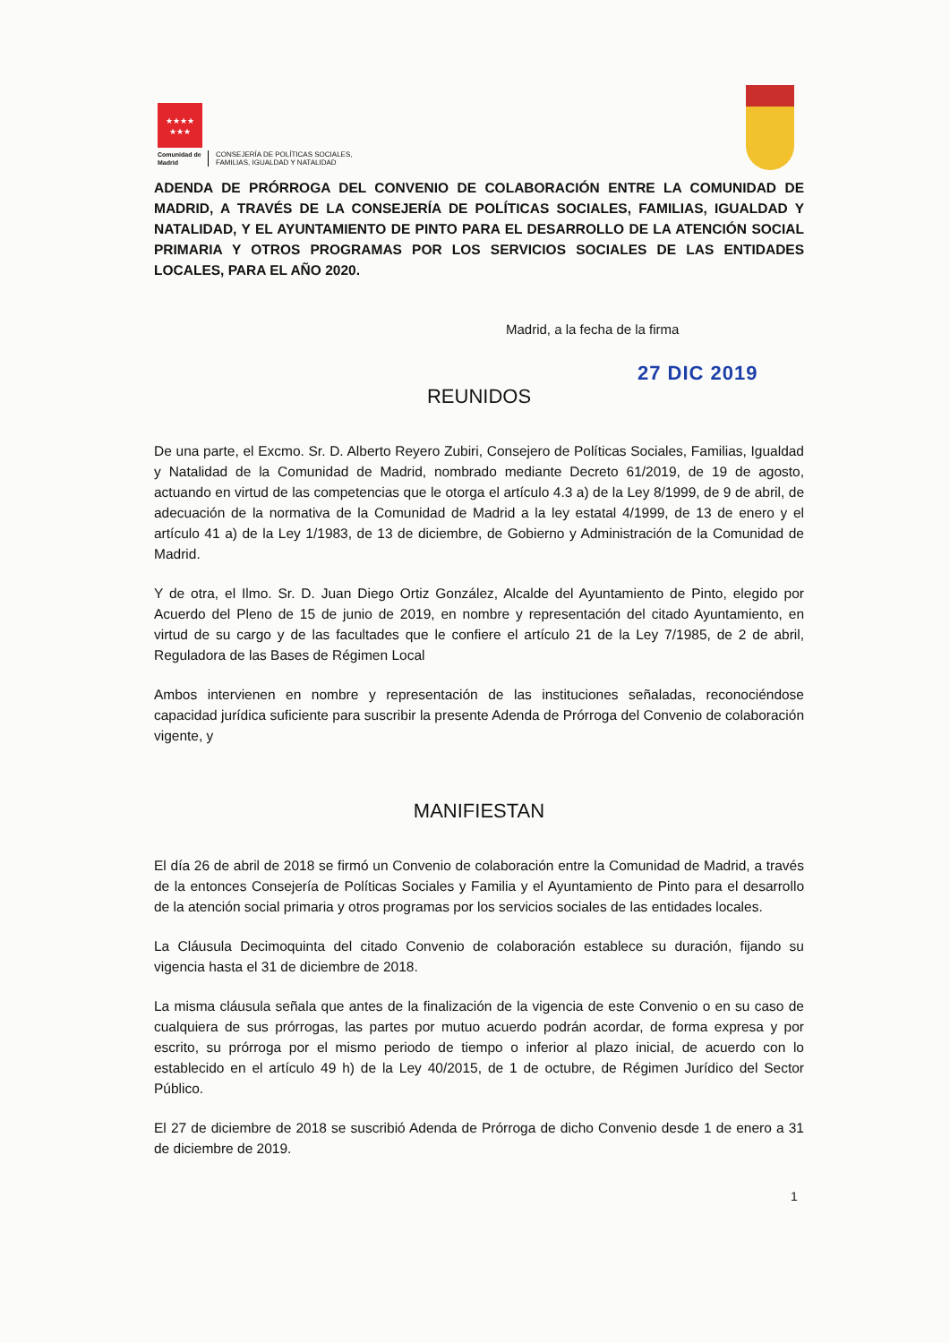★★★★
★★★
Comunidad de Madrid
CONSEJERÍA DE POLÍTICAS SOCIALES,
FAMILIAS, IGUALDAD Y NATALIDAD
ADENDA DE PRÓRROGA DEL CONVENIO DE COLABORACIÓN ENTRE LA COMUNIDAD DE MADRID, A TRAVÉS DE LA CONSEJERÍA DE POLÍTICAS SOCIALES, FAMILIAS, IGUALDAD Y NATALIDAD, Y EL AYUNTAMIENTO DE PINTO PARA EL DESARROLLO DE LA ATENCIÓN SOCIAL PRIMARIA Y OTROS PROGRAMAS POR LOS SERVICIOS SOCIALES DE LAS ENTIDADES LOCALES, PARA EL AÑO 2020.
Madrid, a la fecha de la firma
27 DIC 2019
REUNIDOS
De una parte, el Excmo. Sr. D. Alberto Reyero Zubiri, Consejero de Políticas Sociales, Familias, Igualdad y Natalidad de la Comunidad de Madrid, nombrado mediante Decreto 61/2019, de 19 de agosto, actuando en virtud de las competencias que le otorga el artículo 4.3 a) de la Ley 8/1999, de 9 de abril, de adecuación de la normativa de la Comunidad de Madrid a la ley estatal 4/1999, de 13 de enero y el artículo 41 a) de la Ley 1/1983, de 13 de diciembre, de Gobierno y Administración de la Comunidad de Madrid.
Y de otra, el Ilmo. Sr. D. Juan Diego Ortiz González, Alcalde del Ayuntamiento de Pinto, elegido por Acuerdo del Pleno de 15 de junio de 2019, en nombre y representación del citado Ayuntamiento, en virtud de su cargo y de las facultades que le confiere el artículo 21 de la Ley 7/1985, de 2 de abril, Reguladora de las Bases de Régimen Local
Ambos intervienen en nombre y representación de las instituciones señaladas, reconociéndose capacidad jurídica suficiente para suscribir la presente Adenda de Prórroga del Convenio de colaboración vigente, y
MANIFIESTAN
El día 26 de abril de 2018 se firmó un Convenio de colaboración entre la Comunidad de Madrid, a través de la entonces Consejería de Políticas Sociales y Familia y el Ayuntamiento de Pinto para el desarrollo de la atención social primaria y otros programas por los servicios sociales de las entidades locales.
La Cláusula Decimoquinta del citado Convenio de colaboración establece su duración, fijando su vigencia hasta el 31 de diciembre de 2018.
La misma cláusula señala que antes de la finalización de la vigencia de este Convenio o en su caso de cualquiera de sus prórrogas, las partes por mutuo acuerdo podrán acordar, de forma expresa y por escrito, su prórroga por el mismo periodo de tiempo o inferior al plazo inicial, de acuerdo con lo establecido en el artículo 49 h) de la Ley 40/2015, de 1 de octubre, de Régimen Jurídico del Sector Público.
El 27 de diciembre de 2018 se suscribió Adenda de Prórroga de dicho Convenio desde 1 de enero a 31 de diciembre de 2019.
1